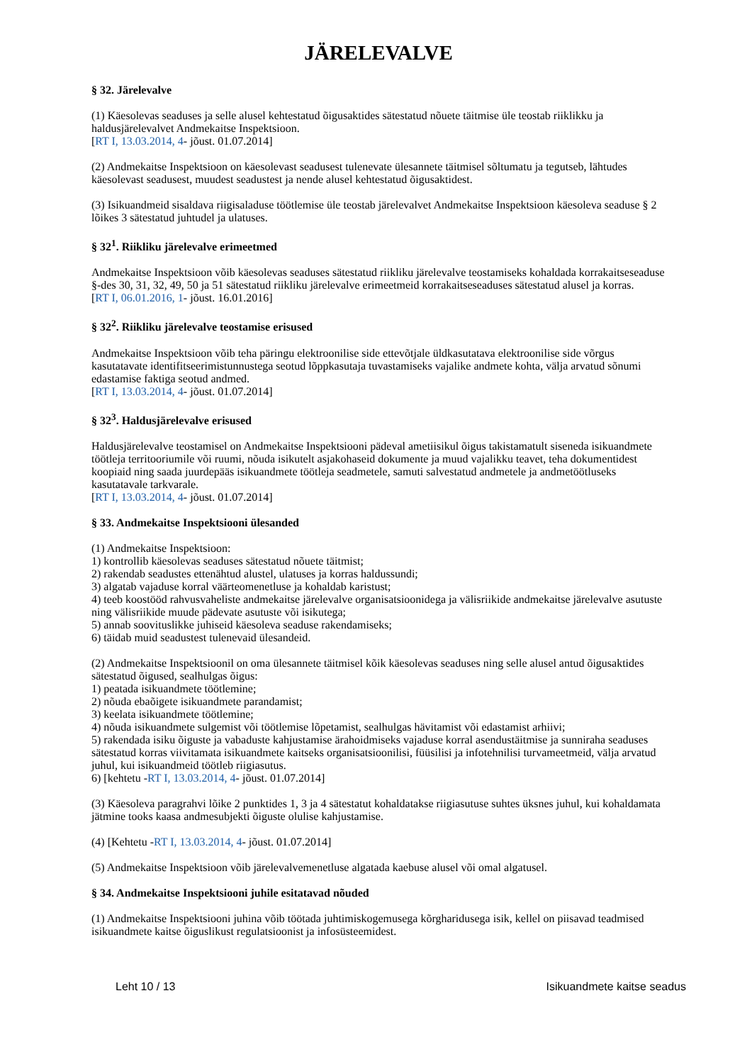JÄRELEVALVE
§ 32. Järelevalve
(1) Käesolevas seaduses ja selle alusel kehtestatud õigusaktides sätestatud nõuete täitmise üle teostab riiklikku ja haldusjärelevalvet Andmekaitse Inspektsioon.
[RT I, 13.03.2014, 4- jõust. 01.07.2014]
(2) Andmekaitse Inspektsioon on käesolevast seadusest tulenevate ülesannete täitmisel sõltumatu ja tegutseb, lähtudes käesolevast seadusest, muudest seadustest ja nende alusel kehtestatud õigusaktidest.
(3) Isikuandmeid sisaldava riigisaladuse töötlemise üle teostab järelevalvet Andmekaitse Inspektsioon käesoleva seaduse § 2 lõikes 3 sätestatud juhtudel ja ulatuses.
§ 32<sup>1</sup>. Riikliku järelevalve erimeetmed
Andmekaitse Inspektsioon võib käesolevas seaduses sätestatud riikliku järelevalve teostamiseks kohaldada korrakaitseseaduse §-des 30, 31, 32, 49, 50 ja 51 sätestatud riikliku järelevalve erimeetmeid korrakaitseseaduses sätestatud alusel ja korras.
[RT I, 06.01.2016, 1- jõust. 16.01.2016]
§ 32<sup>2</sup>. Riikliku järelevalve teostamise erisused
Andmekaitse Inspektsioon võib teha päringu elektroonilise side ettevõtjale üldkasutatava elektroonilise side võrgus kasutatavate identifitseerimistunnustega seotud lõppkasutaja tuvastamiseks vajalike andmete kohta, välja arvatud sõnumi edastamise faktiga seotud andmed.
[RT I, 13.03.2014, 4- jõust. 01.07.2014]
§ 32<sup>3</sup>. Haldusjärelevalve erisused
Haldusjärelevalve teostamisel on Andmekaitse Inspektsiooni pädeval ametiisikul õigus takistamatult siseneda isikuandmete töötleja territooriumile või ruumi, nõuda isikutelt asjakohaseid dokumente ja muud vajalikku teavet, teha dokumentidest koopiaid ning saada juurdepääs isikuandmete töötleja seadmetele, samuti salvestatud andmetele ja andmetöötluseks kasutatavale tarkvarale.
[RT I, 13.03.2014, 4- jõust. 01.07.2014]
§ 33. Andmekaitse Inspektsiooni ülesanded
(1) Andmekaitse Inspektsioon:
1) kontrollib käesolevas seaduses sätestatud nõuete täitmist;
2) rakendab seadustes ettenähtud alustel, ulatuses ja korras haldussundi;
3) algatab vajaduse korral väärteomenetluse ja kohaldab karistust;
4) teeb koostööd rahvusvaheliste andmekaitse järelevalve organisatsioonidega ja välisriikide andmekaitse järelevalve asutuste ning välisriikide muude pädevate asutuste või isikutega;
5) annab soovituslikke juhiseid käesoleva seaduse rakendamiseks;
6) täidab muid seadustest tulenevaid ülesandeid.
(2) Andmekaitse Inspektsioonil on oma ülesannete täitmisel kõik käesolevas seaduses ning selle alusel antud õigusaktides sätestatud õigused, sealhulgas õigus:
1) peatada isikuandmete töötlemine;
2) nõuda ebaõigete isikuandmete parandamist;
3) keelata isikuandmete töötlemine;
4) nõuda isikuandmete sulgemist või töötlemise lõpetamist, sealhulgas hävitamist või edastamist arhiivi;
5) rakendada isiku õiguste ja vabaduste kahjustamise ärahoidmiseks vajaduse korral asendustäitmise ja sunniraha seaduses sätestatud korras viivitamata isikuandmete kaitseks organisatsioonilisi, füüsilisi ja infotehnilisi turvameetmeid, välja arvatud juhul, kui isikuandmeid töötleb riigiasutus.
6) [kehtetu -RT I, 13.03.2014, 4- jõust. 01.07.2014]
(3) Käesoleva paragrahvi lõike 2 punktides 1, 3 ja 4 sätestatut kohaldatakse riigiasutuse suhtes üksnes juhul, kui kohaldamata jätmine tooks kaasa andmesubjekti õiguste olulise kahjustamise.
(4) [Kehtetu -RT I, 13.03.2014, 4- jõust. 01.07.2014]
(5) Andmekaitse Inspektsioon võib järelevalvemenetluse algatada kaebuse alusel või omal algatusel.
§ 34. Andmekaitse Inspektsiooni juhile esitatavad nõuded
(1) Andmekaitse Inspektsiooni juhina võib töötada juhtimiskogemusega kõrgharidusega isik, kellel on piisavad teadmised isikuandmete kaitse õiguslikust regulatsioonist ja infosüsteemidest.
Leht 10 / 13 Isikuandmete kaitse seadus